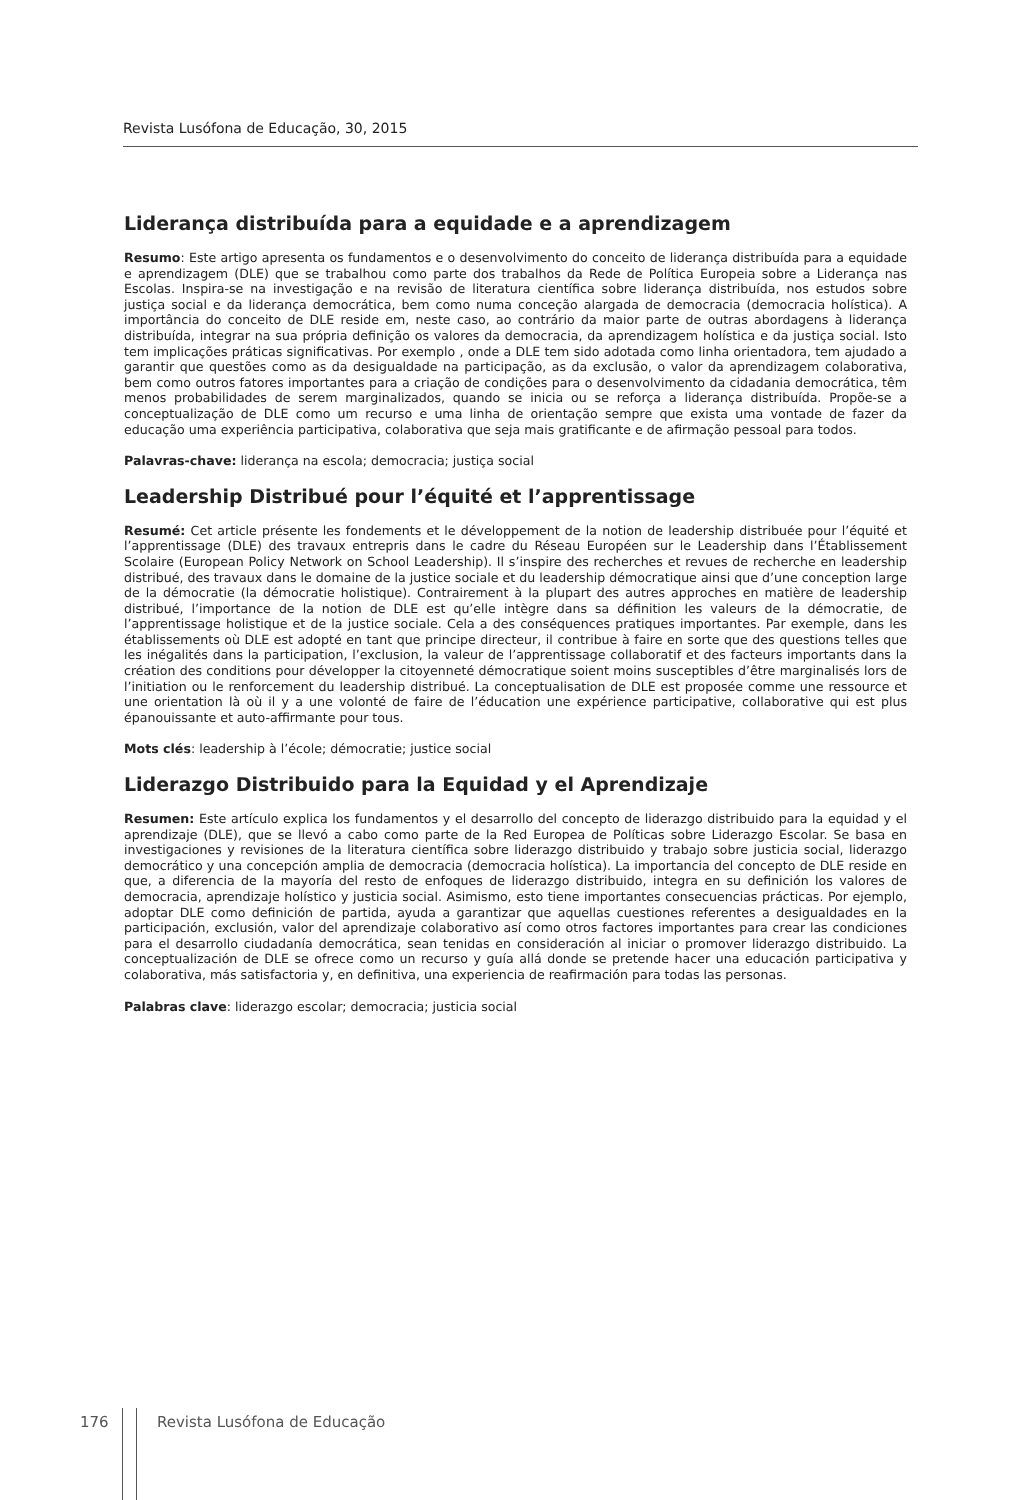Revista Lusófona de Educação, 30, 2015
Liderança distribuída para a equidade e a aprendizagem
Resumo: Este artigo apresenta os fundamentos e o desenvolvimento do conceito de liderança distribuída para a equidade e aprendizagem (DLE) que se trabalhou como parte dos trabalhos da Rede de Política Europeia sobre a Liderança nas Escolas. Inspira-se na investigação e na revisão de literatura científica sobre liderança distribuída, nos estudos sobre justiça social e da liderança democrática, bem como numa conceção alargada de democracia (democracia holística). A importância do conceito de DLE reside em, neste caso, ao contrário da maior parte de outras abordagens à liderança distribuída, integrar na sua própria definição os valores da democracia, da aprendizagem holística e da justiça social. Isto tem implicações práticas significativas. Por exemplo , onde a DLE tem sido adotada como linha orientadora, tem ajudado a garantir que questões como as da desigualdade na participação, as da exclusão, o valor da aprendizagem colaborativa, bem como outros fatores importantes para a criação de condições para o desenvolvimento da cidadania democrática, têm menos probabilidades de serem marginalizados, quando se inicia ou se reforça a liderança distribuída. Propõe-se a conceptualização de DLE como um recurso e uma linha de orientação sempre que exista uma vontade de fazer da educação uma experiência participativa, colaborativa que seja mais gratificante e de afirmação pessoal para todos.
Palavras-chave: liderança na escola; democracia; justiça social
Leadership Distribué pour l’équité et l’apprentissage
Resumé: Cet article présente les fondements et le développement de la notion de leadership distribuée pour l’équité et l’apprentissage (DLE) des travaux entrepris dans le cadre du Réseau Européen sur le Leadership dans l’Établissement Scolaire (European Policy Network on School Leadership). Il s’inspire des recherches et revues de recherche en leadership distribué, des travaux dans le domaine de la justice sociale et du leadership démocratique ainsi que d’une conception large de la démocratie (la démocratie holistique). Contrairement à la plupart des autres approches en matière de leadership distribué, l’importance de la notion de DLE est qu’elle intègre dans sa définition les valeurs de la démocratie, de l’apprentissage holistique et de la justice sociale. Cela a des conséquences pratiques importantes. Par exemple, dans les établissements où DLE est adopté en tant que principe directeur, il contribue à faire en sorte que des questions telles que les inégalités dans la participation, l’exclusion, la valeur de l’apprentissage collaboratif et des facteurs importants dans la création des conditions pour développer la citoyenneté démocratique soient moins susceptibles d’être marginalisés lors de l’initiation ou le renforcement du leadership distribué. La conceptualisation de DLE est proposée comme une ressource et une orientation là où il y a une volonté de faire de l’éducation une expérience participative, collaborative qui est plus épanouissante et auto-affirmante pour tous.
Mots clés: leadership à l’école; démocratie; justice social
Liderazgo Distribuido para la Equidad y el Aprendizaje
Resumen: Este artículo explica los fundamentos y el desarrollo del concepto de liderazgo distribuido para la equidad y el aprendizaje (DLE), que se llevó a cabo como parte de la Red Europea de Políticas sobre Liderazgo Escolar. Se basa en investigaciones y revisiones de la literatura científica sobre liderazgo distribuido y trabajo sobre justicia social, liderazgo democrático y una concepción amplia de democracia (democracia holística). La importancia del concepto de DLE reside en que, a diferencia de la mayoría del resto de enfoques de liderazgo distribuido, integra en su definición los valores de democracia, aprendizaje holístico y justicia social. Asimismo, esto tiene importantes consecuencias prácticas. Por ejemplo, adoptar DLE como definición de partida, ayuda a garantizar que aquellas cuestiones referentes a desigualdades en la participación, exclusión, valor del aprendizaje colaborativo así como otros factores importantes para crear las condiciones para el desarrollo ciudadanía democrática, sean tenidas en consideración al iniciar o promover liderazgo distribuido. La conceptualización de DLE se ofrece como un recurso y guía allá donde se pretende hacer una educación participativa y colaborativa, más satisfactoria y, en definitiva, una experiencia de reafirmación para todas las personas.
Palabras clave: liderazgo escolar; democracia; justicia social
176 Revista Lusófona de Educação